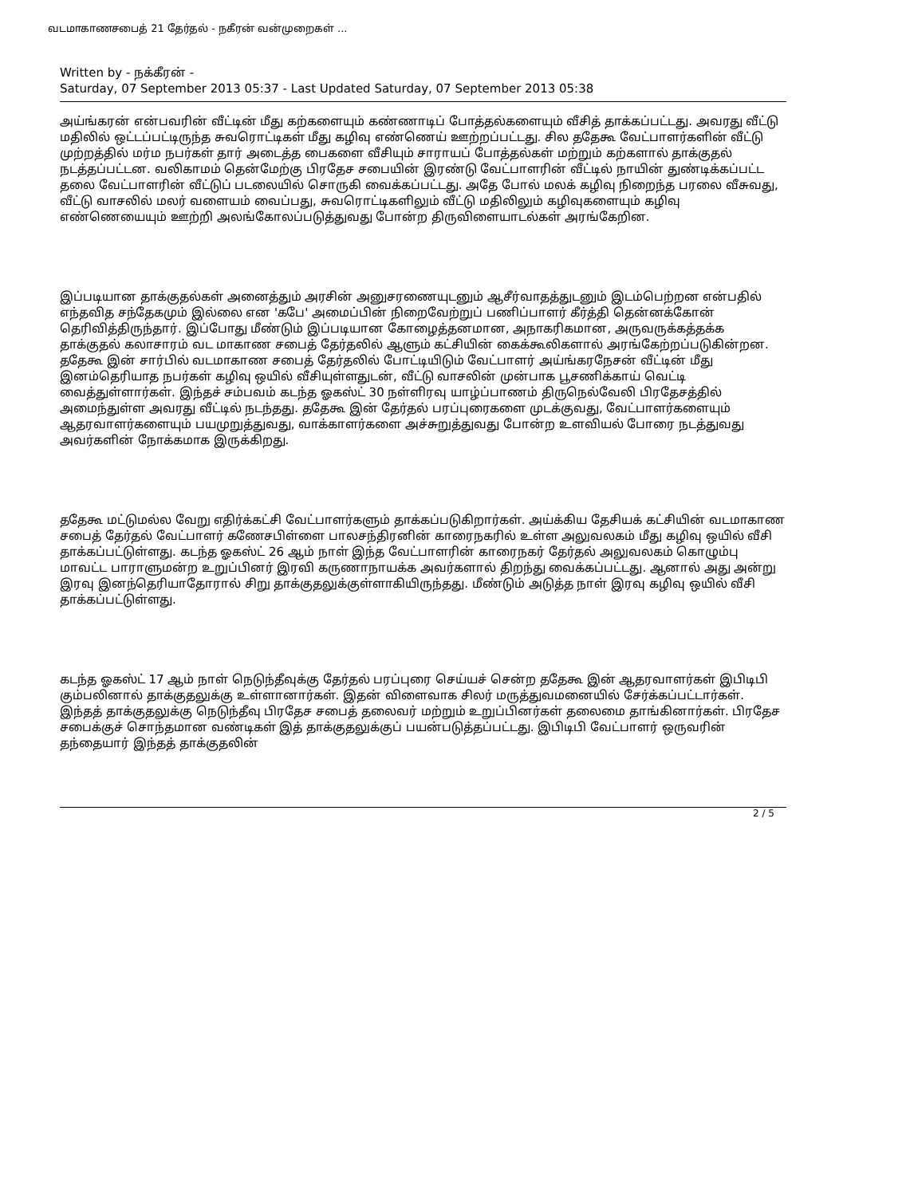வடமாகாணசபைத் 21 தேர்தல் - நகீரன் வன்முறைகள் ...
Written by - நக்கீரன் -
Saturday, 07 September 2013 05:37 - Last Updated Saturday, 07 September 2013 05:38
அய்ங்கரன் என்பவரின் வீட்டின் மீது கற்களையும் கண்ணாடிப் போத்தல்களையும் வீசித் தாக்கப்பட்டது. அவரது வீட்டு மதிலில் ஒட்டப்பட்டிருந்த சுவரொட்டிகள் மீது கழிவு எண்ணெய் ஊற்றப்பட்டது. சில ததேகூ வேட்பாளர்களின் வீட்டு முற்றத்தில் மர்ம நபர்கள் தார் அடைத்த பைகளை வீசியும் சாராயப் போத்தல்கள் மற்றும் கற்களால் தாக்குதல் நடத்தப்பட்டன. வலிகாமம் தென்மேற்கு பிரதேச சபையின் இரண்டு வேட்பாளரின் வீட்டில் நாயின் துண்டிக்கப்பட்ட தலை வேட்பாளரின் வீட்டுப் படலையில் சொருகி வைக்கப்பட்டது. அதே போல் மலக் கழிவு நிறைந்த பரலை வீசுவது, வீட்டு வாசலில் மலர் வளையம் வைப்பது, சுவரொட்டிகளிலும் வீட்டு மதிலிலும் கழிவுகளையும் கழிவு எண்ணெயையும் ஊற்றி அலங்கோலப்படுத்துவது போன்ற திருவிளையாடல்கள் அரங்கேறின.
இப்படியான தாக்குதல்கள் அனைத்தும் அரசின் அனுசரணையுடனும் ஆசீர்வாதத்துடனும் இடம்பெற்றன என்பதில் எந்தவித சந்தேகமும் இல்லை என 'கபே' அமைப்பின் நிறைவேற்றுப் பணிப்பாளர் கீர்த்தி தென்னக்கோன் தெரிவித்திருந்தார். இப்போது மீண்டும் இப்படியான கோழைத்தனமான, அநாகரிகமான, அருவருக்கத்தக்க தாக்குதல் கலாசாரம் வட மாகாண சபைத் தேர்தலில் ஆளும் கட்சியின் கைக்கூலிகளால் அரங்கேற்றப்படுகின்றன. ததேகூ இன் சார்பில் வடமாகாண சபைத் தேர்தலில் போட்டியிடும் வேட்பாளர் அய்ங்கரநேசன் வீட்டின் மீது இனம்தெரியாத நபர்கள் கழிவு ஒயில் வீசியுள்ளதுடன், வீட்டு வாசலின் முன்பாக பூசணிக்காய் வெட்டி வைத்துள்ளார்கள். இந்தச் சம்பவம் கடந்த ஓகஸ்ட் 30 நள்ளிரவு யாழ்ப்பாணம் திருநெல்வேலி பிரதேசத்தில் அமைந்துள்ள அவரது வீட்டில் நடந்தது. ததேகூ இன் தேர்தல் பரப்புரைகளை முடக்குவது, வேட்பாளர்களையும் ஆதரவாளர்களையும் பயமுறுத்துவது, வாக்காளர்களை அச்சுறுத்துவது போன்ற உளவியல் போரை நடத்துவது அவர்களின் நோக்கமாக இருக்கிறது.
ததேகூ மட்டுமல்ல வேறு எதிர்க்கட்சி வேட்பாளர்களும் தாக்கப்படுகிறார்கள். அய்க்கிய தேசியக் கட்சியின் வடமாகாண சபைத் தேர்தல் வேட்பாளர் கணேசபிள்ளை பாலசந்திரனின் காரைநகரில் உள்ள அலுவலகம் மீது கழிவு ஒயில் வீசி தாக்கப்பட்டுள்ளது. கடந்த ஓகஸ்ட் 26 ஆம் நாள் இந்த வேட்பாளரின் காரைநகர் தேர்தல் அலுவலகம் கொழும்பு மாவட்ட பாராளுமன்ற உறுப்பினர் இரவி கருணாநாயக்க அவர்களால் திறந்து வைக்கப்பட்டது. ஆனால் அது அன்று இரவு இனந்தெரியாதோரால் சிறு தாக்குதலுக்குள்ளாகியிருந்தது. மீண்டும் அடுத்த நாள் இரவு கழிவு ஒயில் வீசி தாக்கப்பட்டுள்ளது.
கடந்த ஓகஸ்ட் 17 ஆம் நாள் நெடுந்தீவுக்கு தேர்தல் பரப்புரை செய்யச் சென்ற ததேகூ இன் ஆதரவாளர்கள் இபிடிபி கும்பலினால் தாக்குதலுக்கு உள்ளானார்கள். இதன் விளைவாக சிலர் மருத்துவமனையில் சேர்க்கப்பட்டார்கள். இந்தத் தாக்குதலுக்கு நெடுந்தீவு பிரதேச சபைத் தலைவர் மற்றும் உறுப்பினர்கள் தலைமை தாங்கினார்கள். பிரதேச சபைக்குச் சொந்தமான வண்டிகள் இத் தாக்குதலுக்குப் பயன்படுத்தப்பட்டது. இபிடிபி வேட்பாளர் ஒருவரின் தந்தையார் இந்தத் தாக்குதலின்
2 / 5